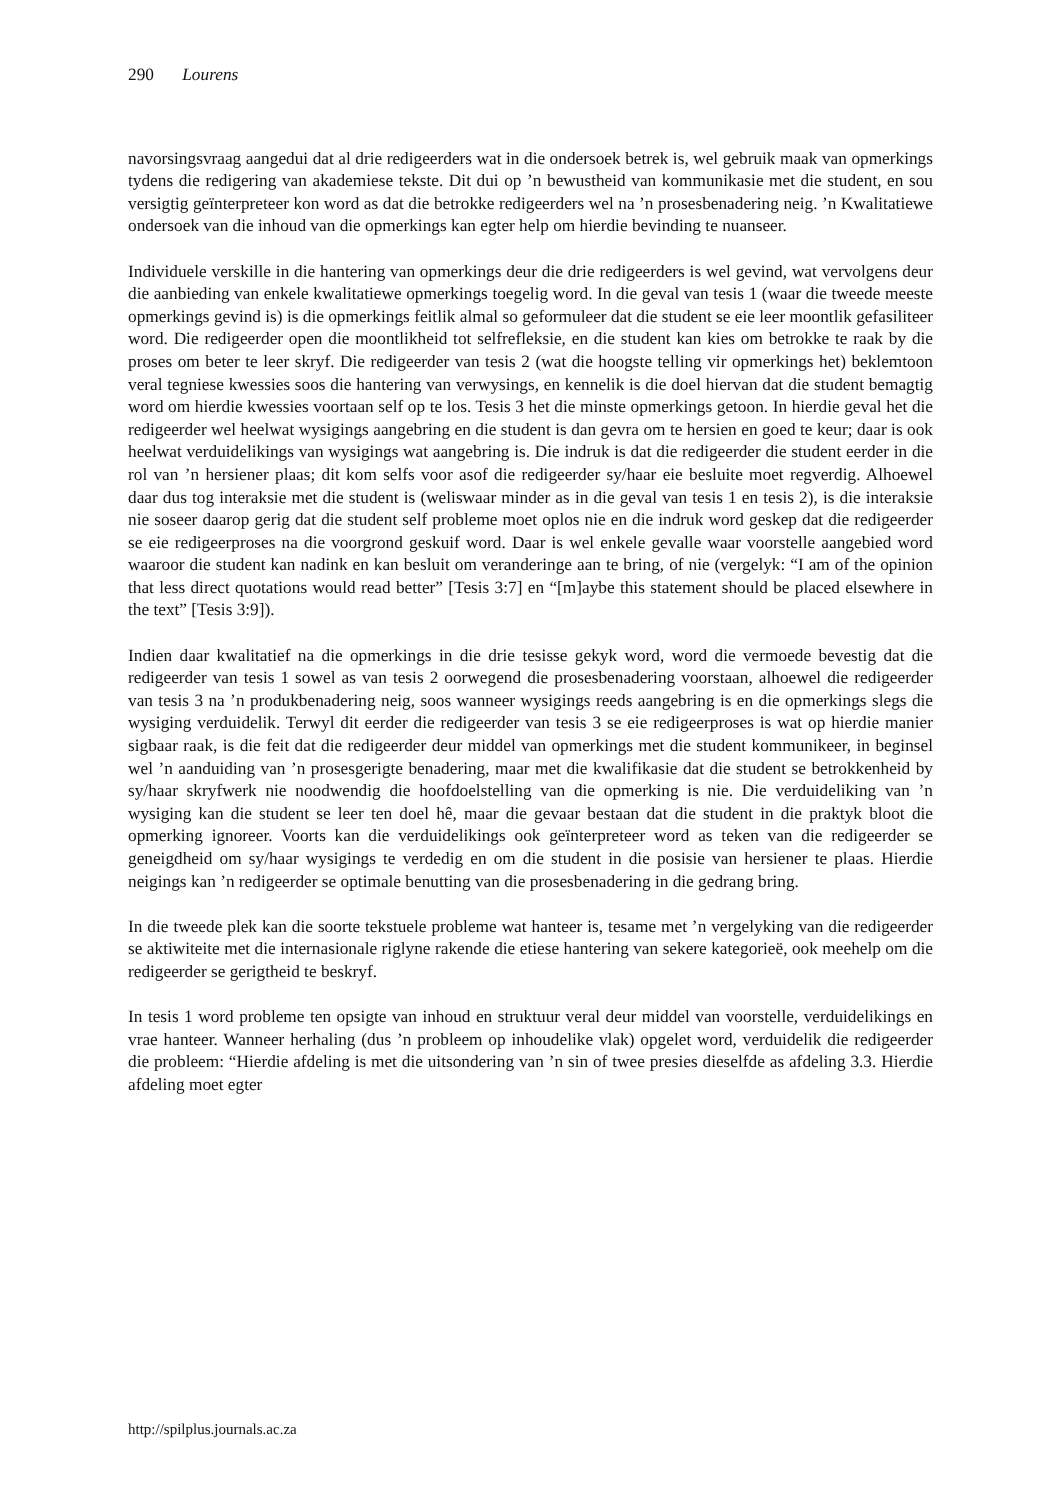290 Lourens
navorsingsvraag aangedui dat al drie redigeerders wat in die ondersoek betrek is, wel gebruik maak van opmerkings tydens die redigering van akademiese tekste. Dit dui op ’n bewustheid van kommunikasie met die student, en sou versigtig geïnterpreteer kon word as dat die betrokke redigeerders wel na ’n prosesbenadering neig. ’n Kwalitatiewe ondersoek van die inhoud van die opmerkings kan egter help om hierdie bevinding te nuanseer.
Individuele verskille in die hantering van opmerkings deur die drie redigeerders is wel gevind, wat vervolgens deur die aanbieding van enkele kwalitatiewe opmerkings toegelig word. In die geval van tesis 1 (waar die tweede meeste opmerkings gevind is) is die opmerkings feitlik almal so geformuleer dat die student se eie leer moontlik gefasiliteer word. Die redigeerder open die moontlikheid tot selfrefleksie, en die student kan kies om betrokke te raak by die proses om beter te leer skryf. Die redigeerder van tesis 2 (wat die hoogste telling vir opmerkings het) beklemtoon veral tegniese kwessies soos die hantering van verwysings, en kennelik is die doel hiervan dat die student bemagtig word om hierdie kwessies voortaan self op te los. Tesis 3 het die minste opmerkings getoon. In hierdie geval het die redigeerder wel heelwat wysigings aangebring en die student is dan gevra om te hersien en goed te keur; daar is ook heelwat verduidelikings van wysigings wat aangebring is. Die indruk is dat die redigeerder die student eerder in die rol van ’n hersiener plaas; dit kom selfs voor asof die redigeerder sy/haar eie besluite moet regverdig. Alhoewel daar dus tog interaksie met die student is (weliswaar minder as in die geval van tesis 1 en tesis 2), is die interaksie nie soseer daarop gerig dat die student self probleme moet oplos nie en die indruk word geskep dat die redigeerder se eie redigeerproses na die voorgrond geskuif word. Daar is wel enkele gevalle waar voorstelle aangebied word waaroor die student kan nadink en kan besluit om veranderinge aan te bring, of nie (vergelyk: “I am of the opinion that less direct quotations would read better” [Tesis 3:7] en “[m]aybe this statement should be placed elsewhere in the text” [Tesis 3:9]).
Indien daar kwalitatief na die opmerkings in die drie tesisse gekyk word, word die vermoede bevestig dat die redigeerder van tesis 1 sowel as van tesis 2 oorwegend die prosesbenadering voorstaan, alhoewel die redigeerder van tesis 3 na ’n produkbenadering neig, soos wanneer wysigings reeds aangebring is en die opmerkings slegs die wysiging verduidelik. Terwyl dit eerder die redigeerder van tesis 3 se eie redigeerproses is wat op hierdie manier sigbaar raak, is die feit dat die redigeerder deur middel van opmerkings met die student kommunikeer, in beginsel wel ’n aanduiding van ’n prosesgerigte benadering, maar met die kwalifikasie dat die student se betrokkenheid by sy/haar skryfwerk nie noodwendig die hoofdoelstelling van die opmerking is nie. Die verduideliking van ’n wysiging kan die student se leer ten doel hê, maar die gevaar bestaan dat die student in die praktyk bloot die opmerking ignoreer. Voorts kan die verduidelikings ook geïnterpreteer word as teken van die redigeerder se geneigdheid om sy/haar wysigings te verdedig en om die student in die posisie van hersiener te plaas. Hierdie neigings kan ’n redigeerder se optimale benutting van die prosesbenadering in die gedrang bring.
In die tweede plek kan die soorte tekstuele probleme wat hanteer is, tesame met ’n vergelyking van die redigeerder se aktiwiteite met die internasionale riglyne rakende die etiese hantering van sekere kategorieë, ook meehelp om die redigeerder se gerigtheid te beskryf.
In tesis 1 word probleme ten opsigte van inhoud en struktuur veral deur middel van voorstelle, verduidelikings en vrae hanteer. Wanneer herhaling (dus ’n probleem op inhoudelike vlak) opgelet word, verduidelik die redigeerder die probleem: “Hierdie afdeling is met die uitsondering van ’n sin of twee presies dieselfde as afdeling 3.3. Hierdie afdeling moet egter
http://spilplus.journals.ac.za